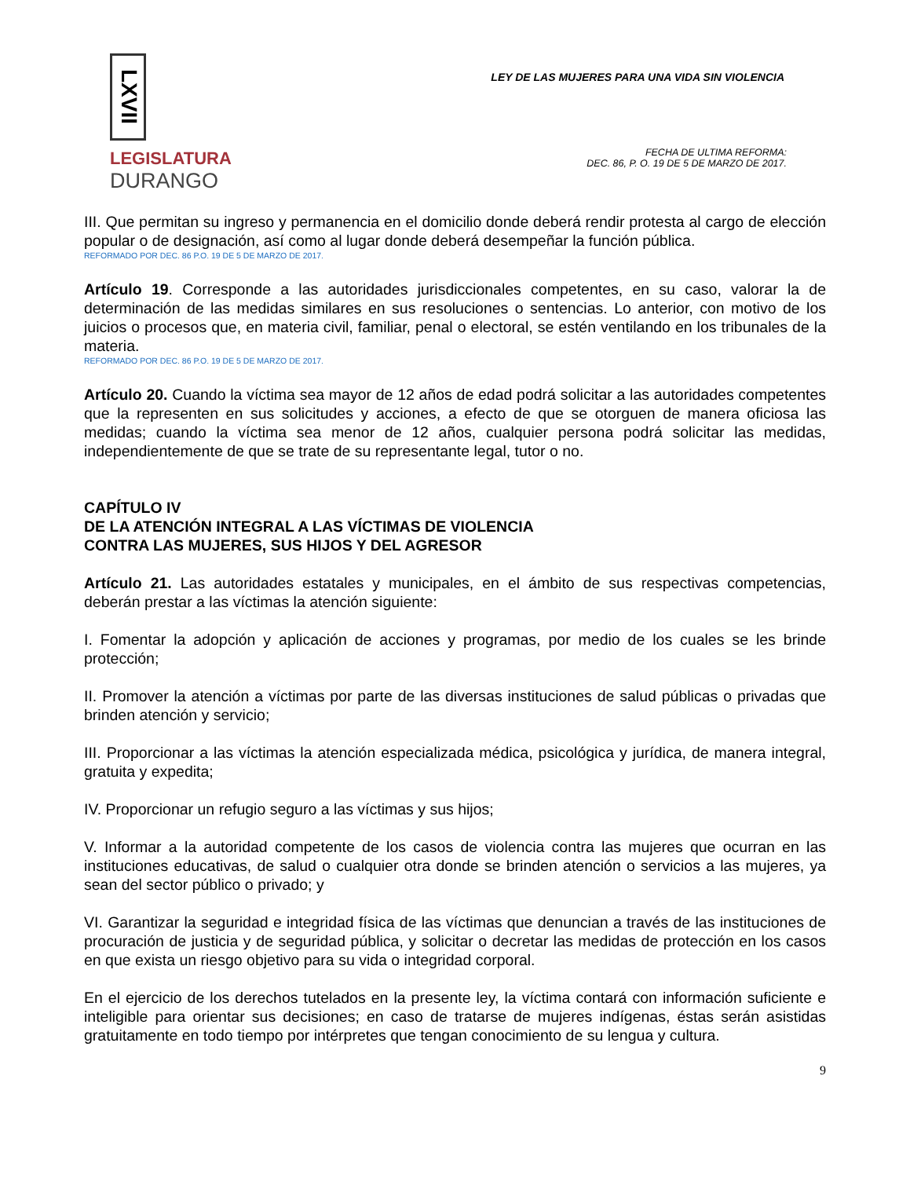LXVII
LEGISLATURA
DURANGO
LEY DE LAS MUJERES PARA UNA VIDA SIN VIOLENCIA
FECHA DE ULTIMA REFORMA:
DEC. 86, P. O. 19 DE 5 DE MARZO DE 2017.
III. Que permitan su ingreso y permanencia en el domicilio donde deberá rendir protesta al cargo de elección popular o de designación, así como al lugar donde deberá desempeñar la función pública.
REFORMADO POR DEC. 86 P.O. 19 DE 5 DE MARZO DE 2017.
Artículo 19. Corresponde a las autoridades jurisdiccionales competentes, en su caso, valorar la de determinación de las medidas similares en sus resoluciones o sentencias. Lo anterior, con motivo de los juicios o procesos que, en materia civil, familiar, penal o electoral, se estén ventilando en los tribunales de la materia.
REFORMADO POR DEC. 86 P.O. 19 DE 5 DE MARZO DE 2017.
Artículo 20. Cuando la víctima sea mayor de 12 años de edad podrá solicitar a las autoridades competentes que la representen en sus solicitudes y acciones, a efecto de que se otorguen de manera oficiosa las medidas; cuando la víctima sea menor de 12 años, cualquier persona podrá solicitar las medidas, independientemente de que se trate de su representante legal, tutor o no.
CAPÍTULO IV
DE LA ATENCIÓN INTEGRAL A LAS VÍCTIMAS DE VIOLENCIA
CONTRA LAS MUJERES, SUS HIJOS Y DEL AGRESOR
Artículo 21. Las autoridades estatales y municipales, en el ámbito de sus respectivas competencias, deberán prestar a las víctimas la atención siguiente:
I. Fomentar la adopción y aplicación de acciones y programas, por medio de los cuales se les brinde protección;
II. Promover la atención a víctimas por parte de las diversas instituciones de salud públicas o privadas que brinden atención y servicio;
III. Proporcionar a las víctimas la atención especializada médica, psicológica y jurídica, de manera integral, gratuita y expedita;
IV. Proporcionar un refugio seguro a las víctimas y sus hijos;
V. Informar a la autoridad competente de los casos de violencia contra las mujeres que ocurran en las instituciones educativas, de salud o cualquier otra donde se brinden atención o servicios a las mujeres, ya sean del sector público o privado; y
VI. Garantizar la seguridad e integridad física de las víctimas que denuncian a través de las instituciones de procuración de justicia y de seguridad pública, y solicitar o decretar las medidas de protección en los casos en que exista un riesgo objetivo para su vida o integridad corporal.
En el ejercicio de los derechos tutelados en la presente ley, la víctima contará con información suficiente e inteligible para orientar sus decisiones; en caso de tratarse de mujeres indígenas, éstas serán asistidas gratuitamente en todo tiempo por intérpretes que tengan conocimiento de su lengua y cultura.
9